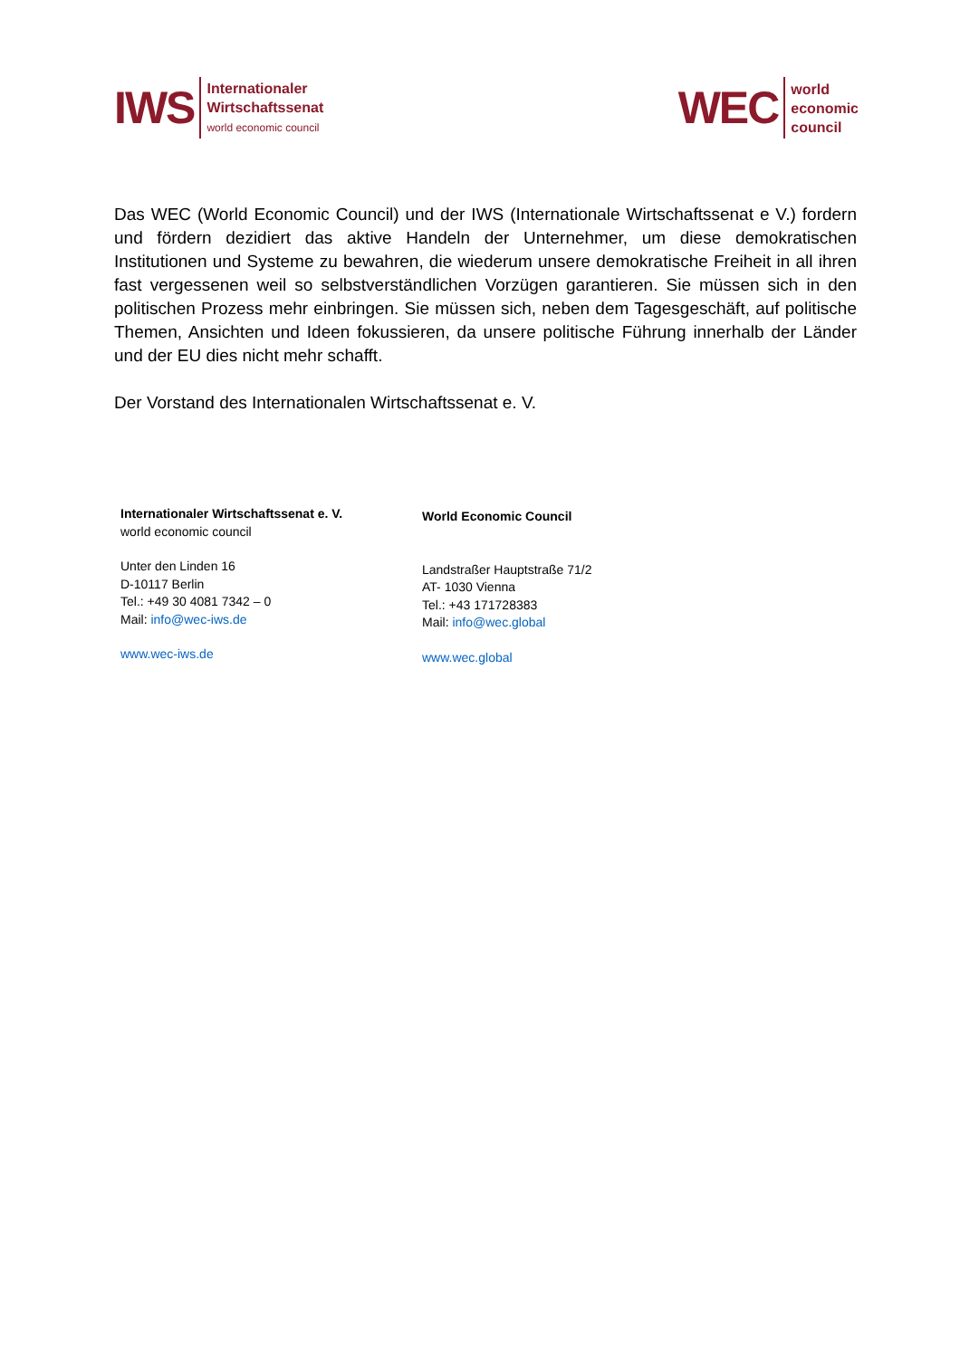IWS
Internationaler
Wirtschaftssenat
world economic council
WEC
world
economic
council
Das WEC (World Economic Council) und der IWS (Internationale Wirtschaftssenat e V.) fordern und fördern dezidiert das aktive Handeln der Unternehmer, um diese demokratischen Institutionen und Systeme zu bewahren, die wiederum unsere demokratische Freiheit in all ihren fast vergessenen weil so selbstverständlichen Vorzügen garantieren. Sie müssen sich in den politischen Prozess mehr einbringen. Sie müssen sich, neben dem Tagesgeschäft, auf politische Themen, Ansichten und Ideen fokussieren, da unsere politische Führung innerhalb der Länder und der EU dies nicht mehr schafft.
Der Vorstand des Internationalen Wirtschaftssenat e. V.
Internationaler Wirtschaftssenat e. V.
world economic council
Unter den Linden 16
D-10117 Berlin
Tel.: +49 30 4081 7342 – 0
Mail: info@wec-iws.de
www.wec-iws.de
World Economic Council
Landstraßer Hauptstraße 71/2
AT- 1030 Vienna
Tel.: +43 171728383
Mail: info@wec.global
www.wec.global